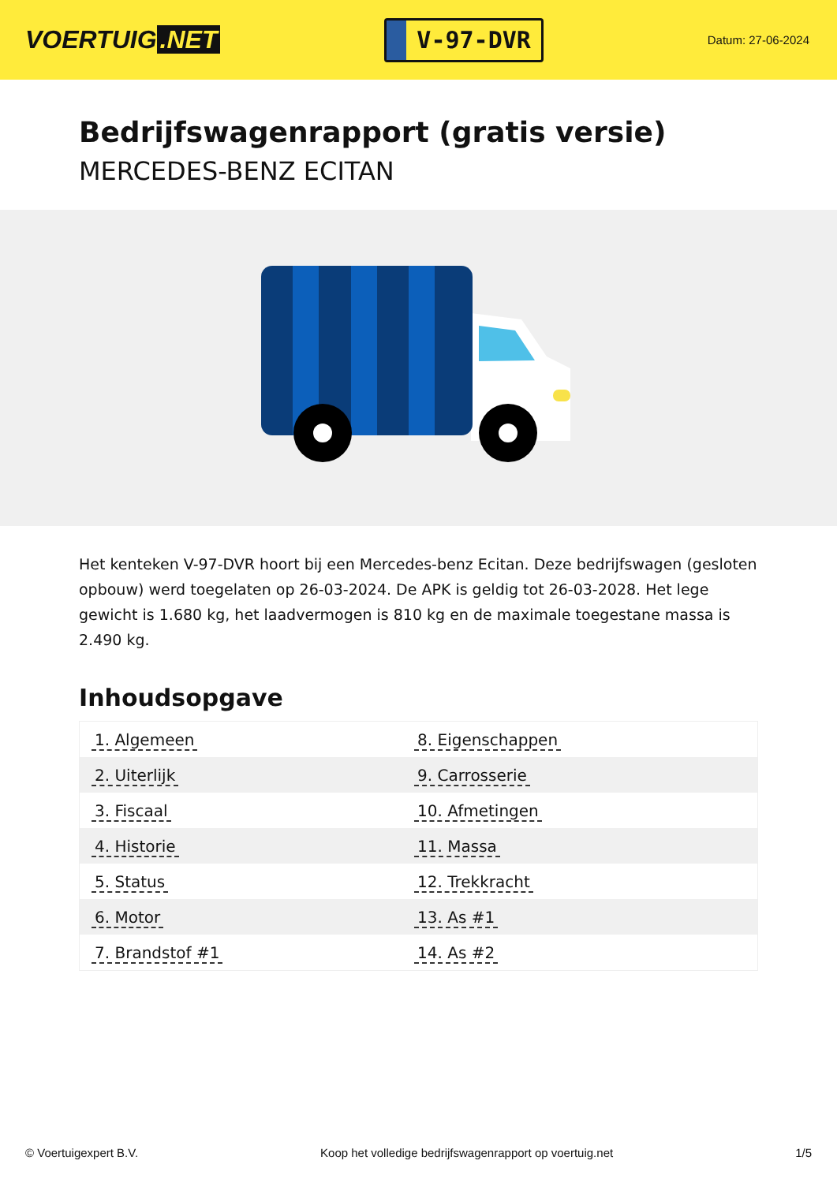VOERTUIG.NET
V-97-DVR
Datum: 27-06-2024
Bedrijfswagenrapport (gratis versie)
MERCEDES-BENZ ECITAN
Het kenteken V-97-DVR hoort bij een Mercedes-benz Ecitan. Deze bedrijfswagen (gesloten opbouw) werd toegelaten op 26-03-2024. De APK is geldig tot 26-03-2028. Het lege gewicht is 1.680 kg, het laadvermogen is 810 kg en de maximale toegestane massa is 2.490 kg.
Inhoudsopgave
| 1. Algemeen | 8. Eigenschappen |
| 2. Uiterlijk | 9. Carrosserie |
| 3. Fiscaal | 10. Afmetingen |
| 4. Historie | 11. Massa |
| 5. Status | 12. Trekkracht |
| 6. Motor | 13. As #1 |
| 7. Brandstof #1 | 14. As #2 |
© Voertuigexpert B.V. Koop het volledige bedrijfswagenrapport op voertuig.net 1/5